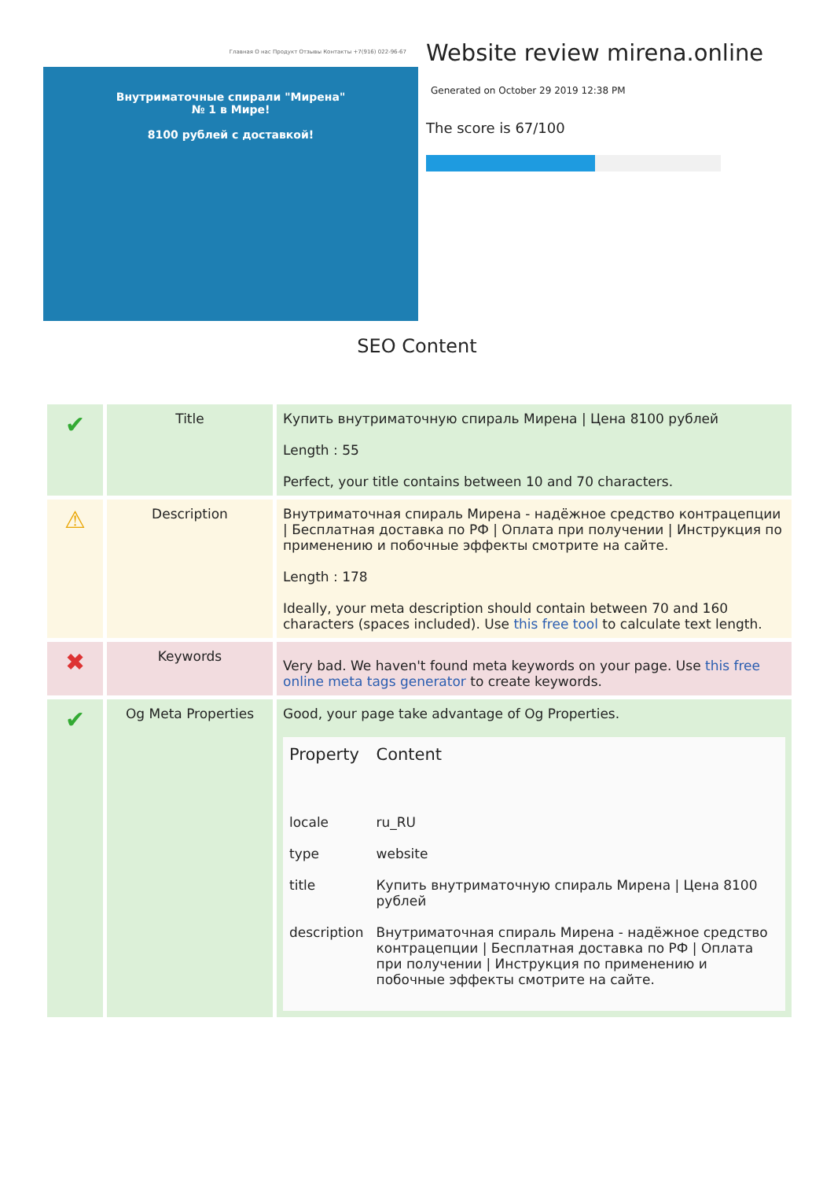Главная О нас Продукт Отзывы Контакты +7(916) 022-96-67
Внутриматочные спирали "Мирена"
№ 1 в Мире!
8100 рублей с доставкой!
Website review mirena.online
Generated on October 29 2019 12:38 PM
The score is 67/100
SEO Content
| ✔ | Title | Купить внутриматочную спираль Мирена / Цена 8100 рублей Length : 55 Perfect, your title contains between 10 and 70 characters. |
| ⚠ | Description | Внутриматочная спираль Мирена - надёжное средство контрацепции / Бесплатная доставка по РФ / Оплата при получении / Инструкция по применению и побочные эффекты смотрите на сайте. Length : 178 Ideally, your meta description should contain between 70 and 160 characters (spaces included). Use this free tool to calculate text length. |
| ✖ | Keywords | Very bad. We haven't found meta keywords on your page. Use this free online meta tags generator to create keywords. |
| ✔ | Og Meta Properties | Good, your page take advantage of Og Properties. / Property / Content / / --- / --- / / locale / ru_RU / / type / website / / title / Купить внутриматочную спираль Мирена / Цена 8100 рублей / / description / Внутриматочная спираль Мирена - надёжное средство контрацепции / Бесплатная доставка по РФ / Оплата при получении / Инструкция по применению и побочные эффекты смотрите на сайте. / |